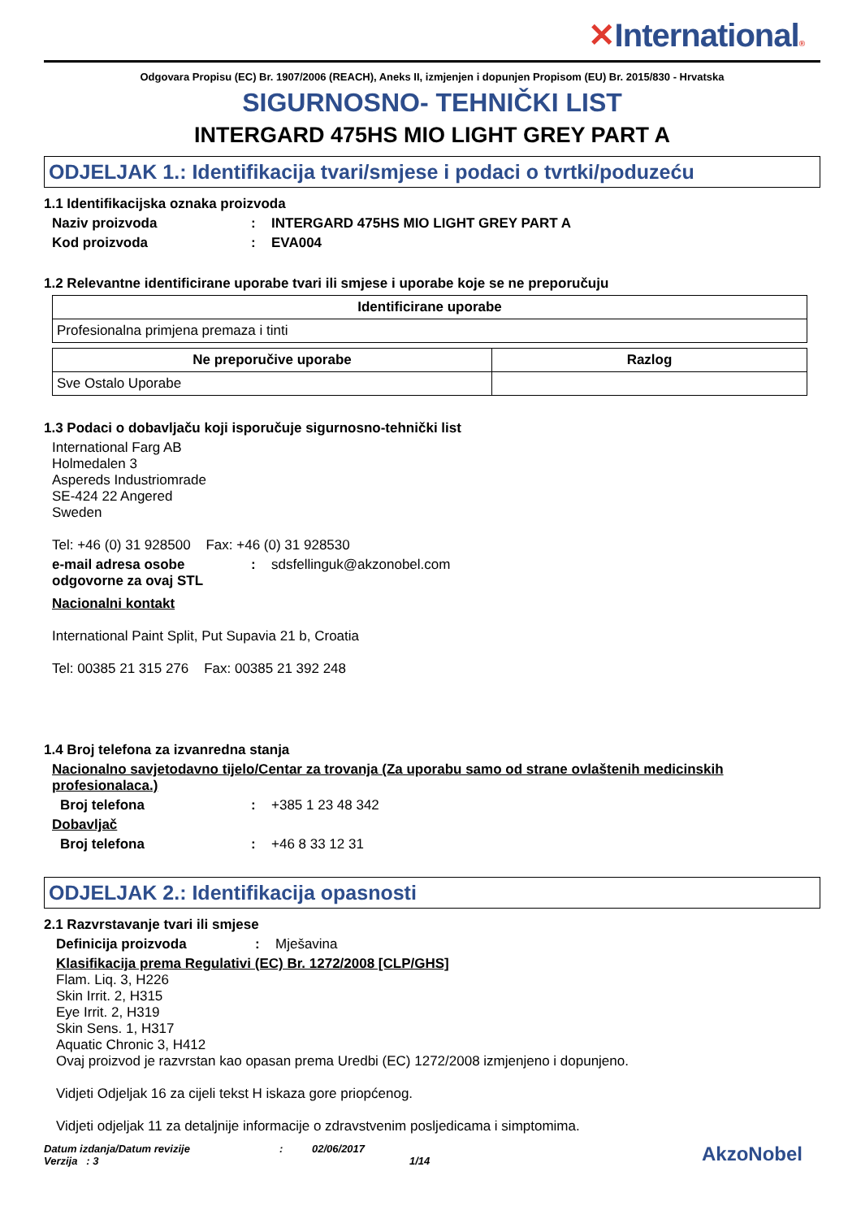✕International®
Odgovara Propisu (EC) Br. 1907/2006 (REACH), Aneks II, izmjenjen i dopunjen Propisom (EU) Br. 2015/830 - Hrvatska
SIGURNOSNO- TEHNIČKI LIST
INTERGARD 475HS MIO LIGHT GREY PART A
ODJELJAK 1.: Identifikacija tvari/smjese i podaci o tvrtki/poduzeću
1.1 Identifikacijska oznaka proizvoda
Naziv proizvoda : INTERGARD 475HS MIO LIGHT GREY PART A
Kod proizvoda : EVA004
1.2 Relevantne identificirane uporabe tvari ili smjese i uporabe koje se ne preporučuju
| Identificirane uporabe |
| --- |
| Profesionalna primjena premaza i tinti |
| Ne preporučive uporabe | Razlog |
| --- | --- |
| Sve Ostalo Uporabe | |
1.3 Podaci o dobavljaču koji isporučuje sigurnosno-tehnički list
International Farg AB
Holmedalen 3
Aspereds Industriomrade
SE-424 22 Angered
Sweden
Tel: +46 (0) 31 928500 Fax: +46 (0) 31 928530
e-mail adresa osobe odgovorne za ovaj STL
: sdsfellinguk@akzonobel.com
Nacionalni kontakt
International Paint Split, Put Supavia 21 b, Croatia
Tel: 00385 21 315 276 Fax: 00385 21 392 248
1.4 Broj telefona za izvanredna stanja
Nacionalno savjetodavno tijelo/Centar za trovanja (Za uporabu samo od strane ovlaštenih medicinskih profesionalaca.)
Broj telefona : +385 1 23 48 342
Dobavljač
Broj telefona : +46 8 33 12 31
ODJELJAK 2.: Identifikacija opasnosti
2.1 Razvrstavanje tvari ili smjese
Definicija proizvoda : Mješavina
Klasifikacija prema Regulativi (EC) Br. 1272/2008 [CLP/GHS]
Flam. Liq. 3, H226
Skin Irrit. 2, H315
Eye Irrit. 2, H319
Skin Sens. 1, H317
Aquatic Chronic 3, H412
Ovaj proizvod je razvrstan kao opasan prema Uredbi (EC) 1272/2008 izmjenjeno i dopunjeno.
Vidjeti Odjeljak 16 za cijeli tekst H iskaza gore priopćenog.
Vidjeti odjeljak 11 za detaljnije informacije o zdravstvenim posljedicama i simptomima.
Datum izdanja/Datum revizije
Verzija : 3
: 02/06/2017
1/14
AkzoNobel